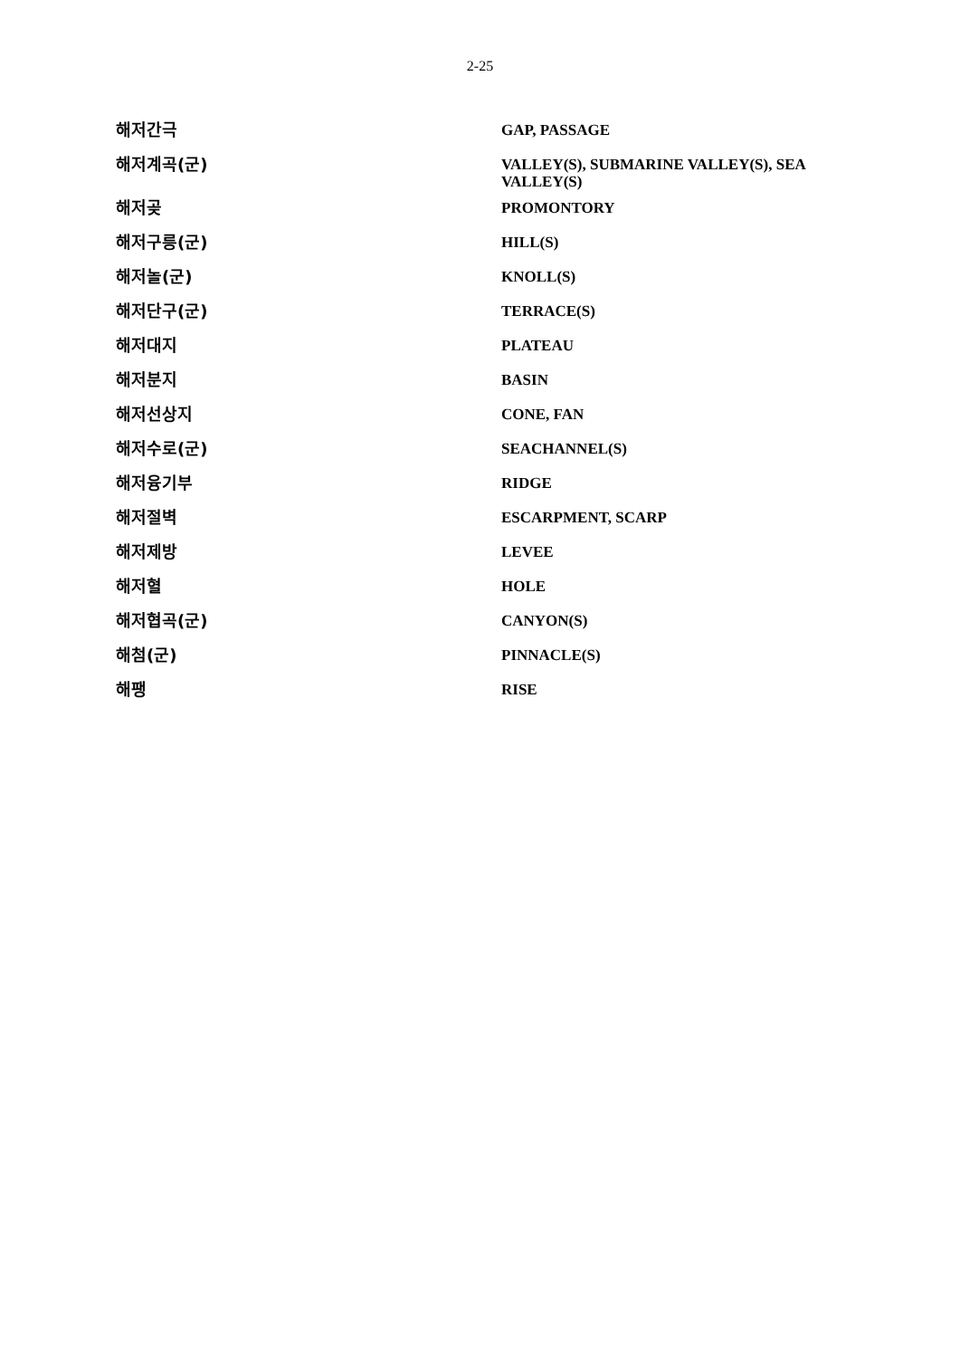2-25
| 해저간극 | GAP, PASSAGE |
| 해저계곡(군) | VALLEY(S), SUBMARINE VALLEY(S), SEA VALLEY(S) |
| 해저곶 | PROMONTORY |
| 해저구릉(군) | HILL(S) |
| 해저놀(군) | KNOLL(S) |
| 해저단구(군) | TERRACE(S) |
| 해저대지 | PLATEAU |
| 해저분지 | BASIN |
| 해저선상지 | CONE, FAN |
| 해저수로(군) | SEACHANNEL(S) |
| 해저융기부 | RIDGE |
| 해저절벽 | ESCARPMENT, SCARP |
| 해저제방 | LEVEE |
| 해저혈 | HOLE |
| 해저협곡(군) | CANYON(S) |
| 해첨(군) | PINNACLE(S) |
| 해팽 | RISE |